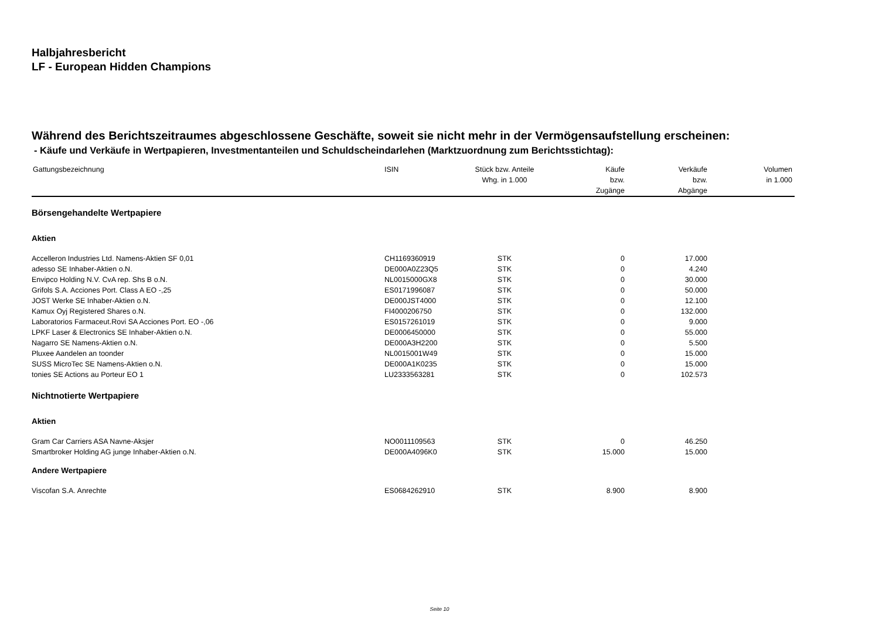Halbjahresbericht
LF - European Hidden Champions
Während des Berichtszeitraumes abgeschlossene Geschäfte, soweit sie nicht mehr in der Vermögensaufstellung erscheinen:
- Käufe und Verkäufe in Wertpapieren, Investmentanteilen und Schuldscheindarlehen (Marktzuordnung zum Berichtsstichtag):
| Gattungsbezeichnung | ISIN | Stück bzw. Anteile Whg. in 1.000 | Käufe bzw. Zugänge | Verkäufe bzw. Abgänge | Volumen in 1.000 |
| --- | --- | --- | --- | --- | --- |
| Börsengehandelte Wertpapiere | | | | | |
| Aktien | | | | | |
| Accelleron Industries Ltd. Namens-Aktien SF 0,01 | CH1169360919 | STK | 0 | 17.000 | |
| adesso SE Inhaber-Aktien o.N. | DE000A0Z23Q5 | STK | 0 | 4.240 | |
| Envipco Holding N.V. CvA rep. Shs B o.N. | NL0015000GX8 | STK | 0 | 30.000 | |
| Grifols S.A. Acciones Port. Class A EO -,25 | ES0171996087 | STK | 0 | 50.000 | |
| JOST Werke SE Inhaber-Aktien o.N. | DE000JST4000 | STK | 0 | 12.100 | |
| Kamux Oyj Registered Shares o.N. | FI4000206750 | STK | 0 | 132.000 | |
| Laboratorios Farmaceut.Rovi SA Acciones Port. EO -,06 | ES0157261019 | STK | 0 | 9.000 | |
| LPKF Laser & Electronics SE Inhaber-Aktien o.N. | DE0006450000 | STK | 0 | 55.000 | |
| Nagarro SE Namens-Aktien o.N. | DE000A3H2200 | STK | 0 | 5.500 | |
| Pluxee Aandelen an toonder | NL0015001W49 | STK | 0 | 15.000 | |
| SUSS MicroTec SE Namens-Aktien o.N. | DE000A1K0235 | STK | 0 | 15.000 | |
| tonies SE Actions au Porteur EO 1 | LU2333563281 | STK | 0 | 102.573 | |
| Nichtnotierte Wertpapiere | | | | | |
| Aktien | | | | | |
| Gram Car Carriers ASA Navne-Aksjer | NO0011109563 | STK | 0 | 46.250 | |
| Smartbroker Holding AG junge Inhaber-Aktien o.N. | DE000A4096K0 | STK | 15.000 | 15.000 | |
| Andere Wertpapiere | | | | | |
| Viscofan S.A. Anrechte | ES0684262910 | STK | 8.900 | 8.900 | |
Seite 10